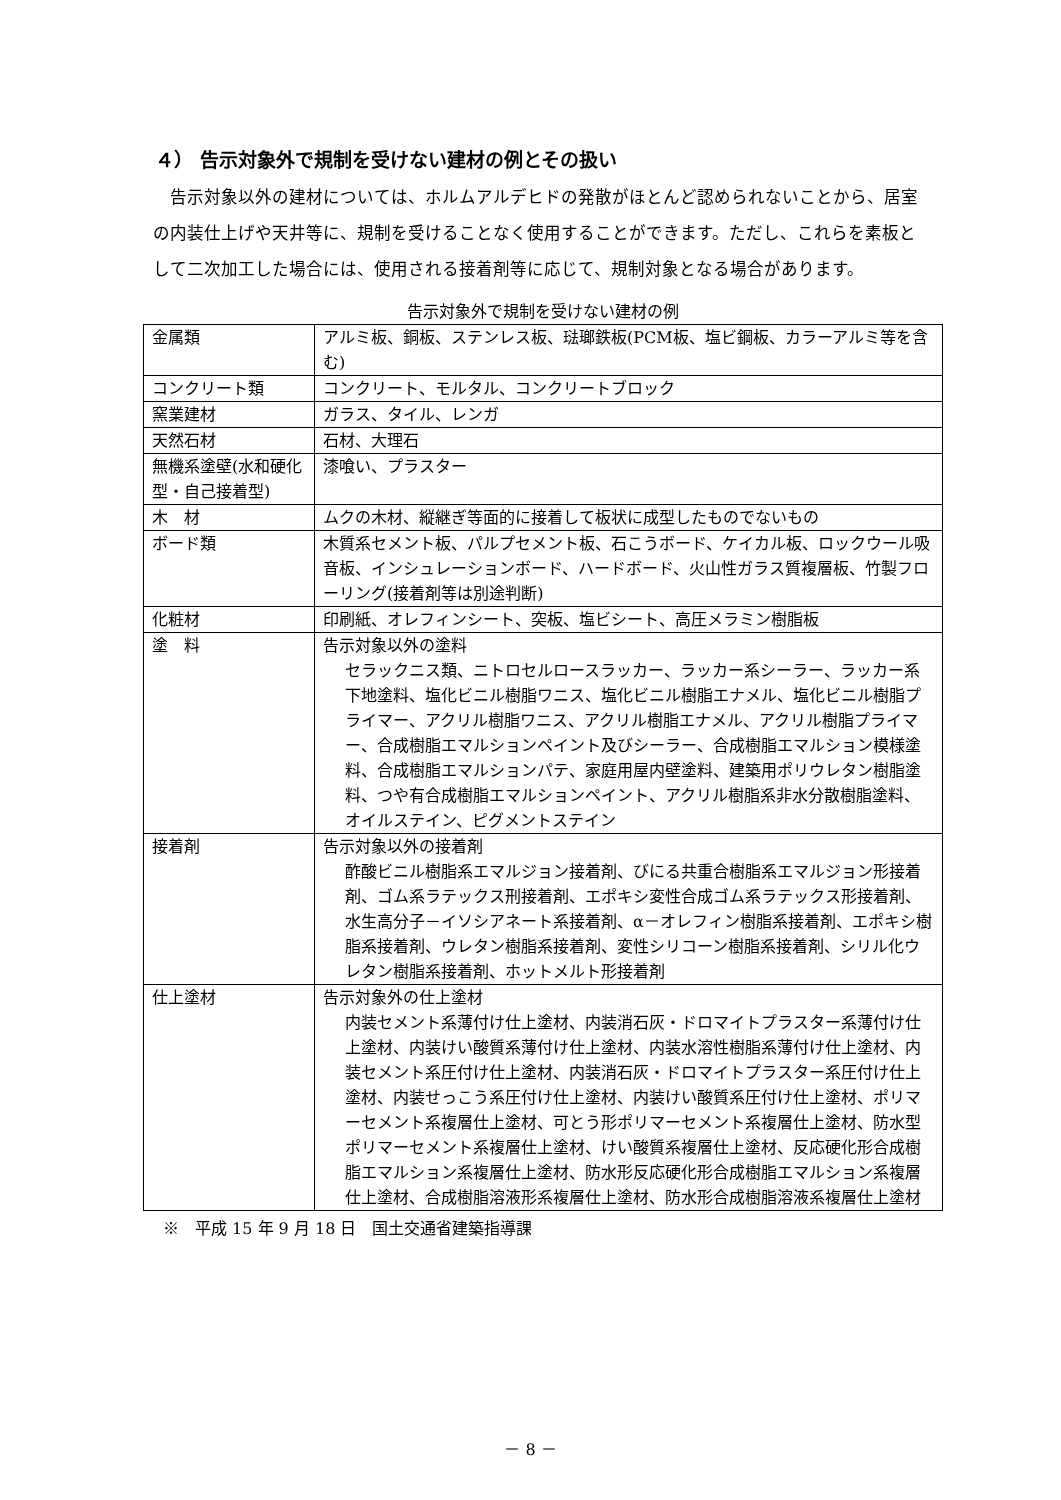４） 告示対象外で規制を受けない建材の例とその扱い
告示対象以外の建材については、ホルムアルデヒドの発散がほとんど認められないことから、居室の内装仕上げや天井等に、規制を受けることなく使用することができます。ただし、これらを素板として二次加工した場合には、使用される接着剤等に応じて、規制対象となる場合があります。
告示対象外で規制を受けない建材の例
| 金属類 | アルミ板、銅板、ステンレス板、琺瑯鉄板(PCM板、塩ビ鋼板、カラーアルミ等を含む) |
| コンクリート類 | コンクリート、モルタル、コンクリートブロック |
| 窯業建材 | ガラス、タイル、レンガ |
| 天然石材 | 石材、大理石 |
| 無機系塗壁(水和硬化型・自己接着型) | 漆喰い、プラスター |
| 木 材 | ムクの木材、縦継ぎ等面的に接着して板状に成型したものでないもの |
| ボード類 | 木質系セメント板、パルプセメント板、石こうボード、ケイカル板、ロックウール吸音板、インシュレーションボード、ハードボード、火山性ガラス質複層板、竹製フローリング(接着剤等は別途判断) |
| 化粧材 | 印刷紙、オレフィンシート、突板、塩ビシート、高圧メラミン樹脂板 |
| 塗 料 | 告示対象以外の塗料 セラックニス類、ニトロセルロースラッカー、ラッカー系シーラー、ラッカー系下地塗料、塩化ビニル樹脂ワニス、塩化ビニル樹脂エナメル、塩化ビニル樹脂プライマー、アクリル樹脂ワニス、アクリル樹脂エナメル、アクリル樹脂プライマー、合成樹脂エマルションペイント及びシーラー、合成樹脂エマルション模様塗料、合成樹脂エマルションパテ、家庭用屋内壁塗料、建築用ポリウレタン樹脂塗料、つや有合成樹脂エマルションペイント、アクリル樹脂系非水分散樹脂塗料、オイルステイン、ピグメントステイン |
| 接着剤 | 告示対象以外の接着剤 酢酸ビニル樹脂系エマルジョン接着剤、びにる共重合樹脂系エマルジョン形接着剤、ゴム系ラテックス刑接着剤、エポキシ変性合成ゴム系ラテックス形接着剤、水生高分子－イソシアネート系接着剤、α－オレフィン樹脂系接着剤、エポキシ樹脂系接着剤、ウレタン樹脂系接着剤、変性シリコーン樹脂系接着剤、シリル化ウレタン樹脂系接着剤、ホットメルト形接着剤 |
| 仕上塗材 | 告示対象外の仕上塗材 内装セメント系薄付け仕上塗材、内装消石灰・ドロマイトプラスター系薄付け仕上塗材、内装けい酸質系薄付け仕上塗材、内装水溶性樹脂系薄付け仕上塗材、内装セメント系圧付け仕上塗材、内装消石灰・ドロマイトプラスター系圧付け仕上塗材、内装せっこう系圧付け仕上塗材、内装けい酸質系圧付け仕上塗材、ポリマーセメント系複層仕上塗材、可とう形ポリマーセメント系複層仕上塗材、防水型ポリマーセメント系複層仕上塗材、けい酸質系複層仕上塗材、反応硬化形合成樹脂エマルション系複層仕上塗材、防水形反応硬化形合成樹脂エマルション系複層仕上塗材、合成樹脂溶液形系複層仕上塗材、防水形合成樹脂溶液系複層仕上塗材 |
※　平成 15 年 9 月 18 日　国土交通省建築指導課
－ 8 －